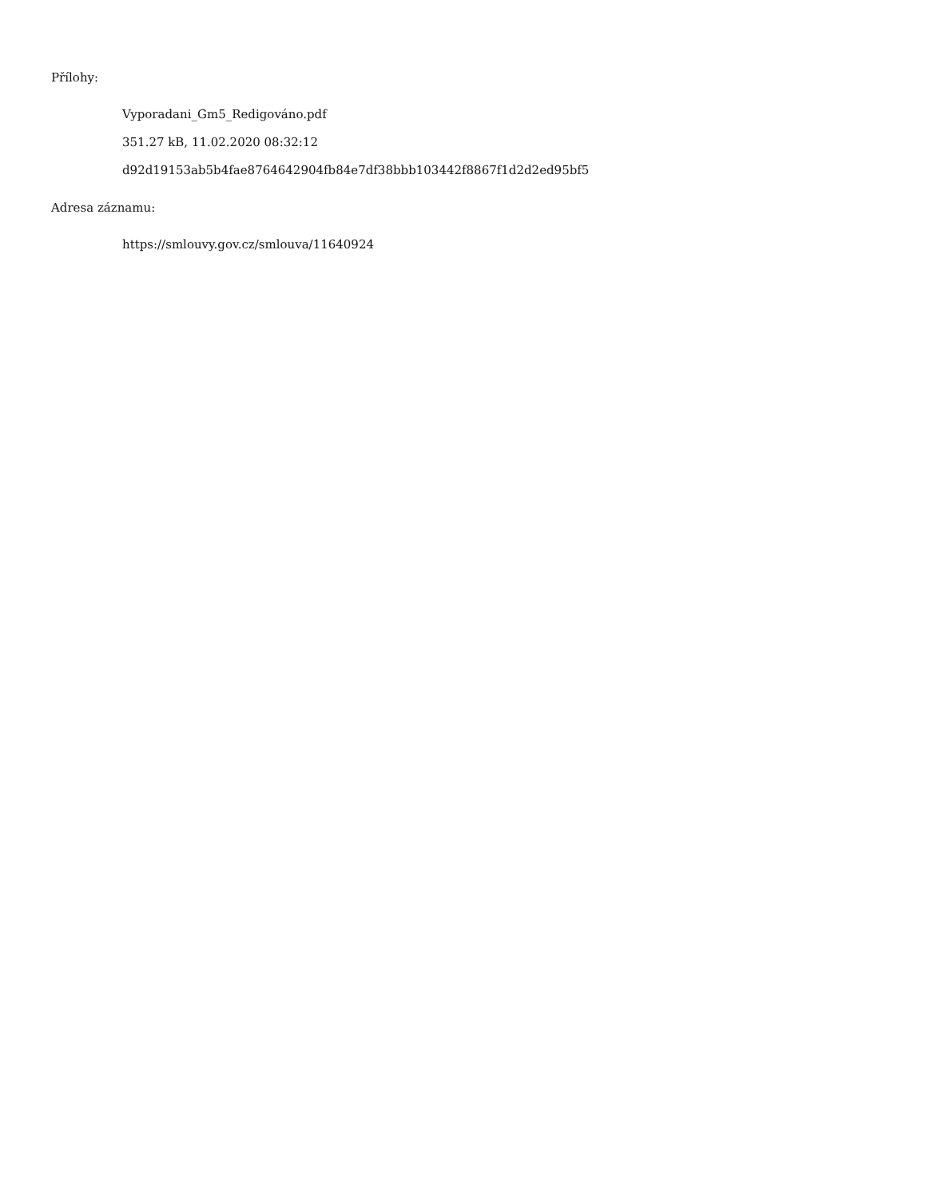Přílohy:
Vyporadani_Gm5_Redigováno.pdf
351.27 kB, 11.02.2020 08:32:12
d92d19153ab5b4fae8764642904fb84e7df38bbb103442f8867f1d2d2ed95bf5
Adresa záznamu:
https://smlouvy.gov.cz/smlouva/11640924